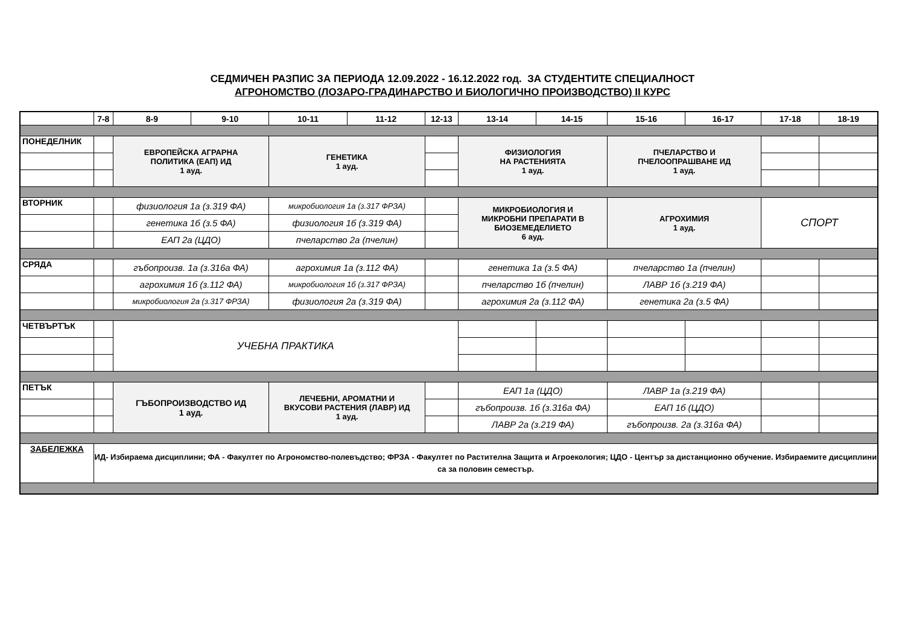СЕДМИЧЕН РАЗПИС ЗА ПЕРИОДА 12.09.2022 - 16.12.2022 год. ЗА СТУДЕНТИТЕ СПЕЦИАЛНОСТ
АГРОНОМСТВО (ЛОЗАРО-ГРАДИНАРСТВО И БИОЛОГИЧНО ПРОИЗВОДСТВО) II КУРС
| | 7-8 | 8-9 | 9-10 | 10-11 | 11-12 | 12-13 | 13-14 | 14-15 | 15-16 | 16-17 | 17-18 | 18-19 |
| --- | --- | --- | --- | --- | --- | --- | --- | --- | --- | --- | --- | --- |
| ПОНЕДЕЛНИК | | ЕВРОПЕЙСКА АГРАРНА ПОЛИТИКА (ЕАП) ИД 1 ауд. | | ГЕНЕТИКА 1 ауд. | | | ФИЗИОЛОГИЯ НА РАСТЕНИЯТА 1 ауд. | | ПЧЕЛАРСТВО И ПЧЕЛООПРАШВАНЕ ИД 1 ауд. | | | |
| ВТОРНИК | | физиология 1а (з.319 ФА) | | микробиология 1а (з.317 ФРЗА) | | | МИКРОБИОЛОГИЯ И МИКРОБНИ ПРЕПАРАТИ В БИОЗЕМЕДЕЛИЕТО 6 ауд. | | АГРОХИМИЯ 1 ауд. | | СПОРТ | |
| | | генетика 1б (з.5 ФА) | | физиология 1б (з.319 ФА) | | | | | | | | |
| | | ЕАП 2а (ЦДО) | | пчеларство 2а (пчелин) | | | | | | | | |
| СРЯДА | | гъбопроизв. 1а (з.316а ФА) | | агрохимия 1а (з.112 ФА) | | | генетика 1а (з.5 ФА) | | пчеларство 1а (пчелин) | | | |
| | | агрохимия 1б (з.112 ФА) | | микробиология 1б (з.317 ФРЗА) | | | пчеларство 1б (пчелин) | | ЛАВР 1б (з.219 ФА) | | | |
| | | микробиология 2а (з.317 ФРЗА) | | физиология 2а (з.319 ФА) | | | агрохимия 2а (з.112 ФА) | | генетика 2а (з.5 ФА) | | | |
| ЧЕТВЪРТЪК | | УЧЕБНА ПРАКТИКА | | | | | | | | | | |
| ПЕТЪК | | ГЪБОПРОИЗВОДСТВО ИД 1 ауд. | | ЛЕЧЕБНИ, АРОМАТНИ И ВКУСОВИ РАСТЕНИЯ (ЛАВР) ИД 1 ауд. | | | ЕАП 1а (ЦДО) | | ЛАВР 1а (з.219 ФА) | | | |
| | | | | | | | гъбопроизв. 1б (з.316а ФА) | | ЕАП 1б (ЦДО) | | | |
| | | | | | | | ЛАВР 2а (з.219 ФА) | | гъбопроизв. 2а (з.316а ФА) | | | |
| ЗАБЕЛЕЖКА | ИД- Избираема дисциплини; ФА - Факултет по Агрономство-полевъдство; ФРЗА - Факултет по Растителна Защита и Агроекология; ЦДО - Център за дистанционно обучение. Избираемите дисциплини са за половин семестър. | | | | | | | | | | | |